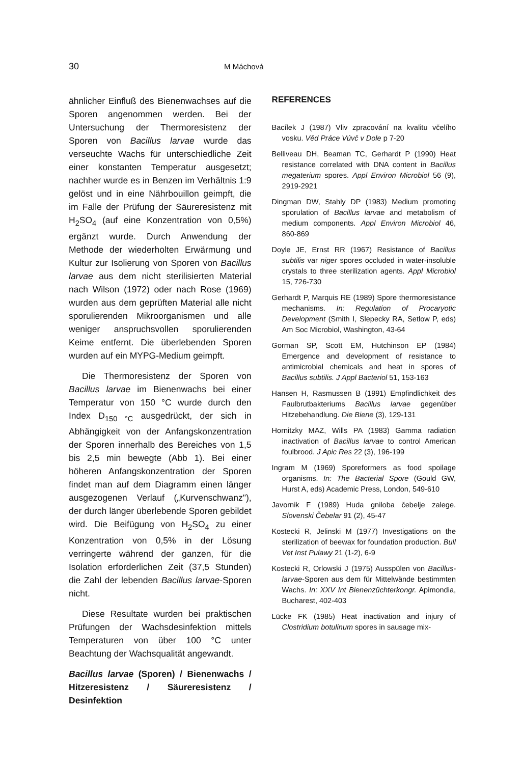30 M Máchová
ähnlicher Einfluß des Bienenwachses auf die Sporen angenommen werden. Bei der Untersuchung der Thermoresistenz der Sporen von Bacillus larvae wurde das verseuchte Wachs für unterschiedliche Zeit einer konstanten Temperatur ausgesetzt; nachher wurde es in Benzen im Verhältnis 1:9 gelöst und in eine Nährbouillon geimpft, die im Falle der Prüfung der Säureresistenz mit H<sub>2</sub>SO<sub>4</sub> (auf eine Konzentration von 0,5%) ergänzt wurde. Durch Anwendung der Methode der wiederholten Erwärmung und Kultur zur Isolierung von Sporen von Bacillus larvae aus dem nicht sterilisierten Material nach Wilson (1972) oder nach Rose (1969) wurden aus dem geprüften Material alle nicht sporulierenden Mikroorganismen und alle weniger anspruchsvollen sporulierenden Keime entfernt. Die überlebenden Sporen wurden auf ein MYPG-Medium geimpft.
Die Thermoresistenz der Sporen von Bacillus larvae im Bienenwachs bei einer Temperatur von 150 °C wurde durch den Index D<sub>150 °C</sub> ausgedrückt, der sich in Abhängigkeit von der Anfangskonzentration der Sporen innerhalb des Bereiches von 1,5 bis 2,5 min bewegte (Abb 1). Bei einer höheren Anfangskonzentration der Sporen findet man auf dem Diagramm einen länger ausgezogenen Verlauf („Kurvenschwanz"), der durch länger überlebende Sporen gebildet wird. Die Beifügung von H<sub>2</sub>SO<sub>4</sub> zu einer Konzentration von 0,5% in der Lösung verringerte während der ganzen, für die Isolation erforderlichen Zeit (37,5 Stunden) die Zahl der lebenden Bacillus larvae-Sporen nicht.
Diese Resultate wurden bei praktischen Prüfungen der Wachsdesinfektion mittels Temperaturen von über 100 °C unter Beachtung der Wachsqualität angewandt.
Bacillus larvae (Sporen) / Bienenwachs / Hitzeresistenz / Säureresistenz / Desinfektion
REFERENCES
Bacílek J (1987) Vliv zpracování na kvalitu včelího vosku. Věd Práce Vúvč v Dole p 7-20
Belliveau DH, Beaman TC, Gerhardt P (1990) Heat resistance correlated with DNA content in Bacillus megaterium spores. Appl Environ Microbiol 56 (9), 2919-2921
Dingman DW, Stahly DP (1983) Medium promoting sporulation of Bacillus larvae and metabolism of medium components. Appl Environ Microbiol 46, 860-869
Doyle JE, Ernst RR (1967) Resistance of Bacillus subtilis var niger spores occluded in water-insoluble crystals to three sterilization agents. Appl Microbiol 15, 726-730
Gerhardt P, Marquis RE (1989) Spore thermoresistance mechanisms. In: Regulation of Procaryotic Development (Smith I, Slepecky RA, Setlow P, eds) Am Soc Microbiol, Washington, 43-64
Gorman SP, Scott EM, Hutchinson EP (1984) Emergence and development of resistance to antimicrobial chemicals and heat in spores of Bacillus subtilis. J Appl Bacteriol 51, 153-163
Hansen H, Rasmussen B (1991) Empfindlichkeit des Faulbrutbakteriums Bacillus larvae gegenüber Hitzebehandlung. Die Biene (3), 129-131
Hornitzky MAZ, Wills PA (1983) Gamma radiation inactivation of Bacillus larvae to control American foulbrood. J Apic Res 22 (3), 196-199
Ingram M (1969) Sporeformers as food spoilage organisms. In: The Bacterial Spore (Gould GW, Hurst A, eds) Academic Press, London, 549-610
Javornik F (1989) Huda gniloba čebelje zalege. Slovenski Čebelar 91 (2), 45-47
Kostecki R, Jelinski M (1977) Investigations on the sterilization of beewax for foundation production. Bull Vet Inst Pulawy 21 (1-2), 6-9
Kostecki R, Orlowski J (1975) Ausspülen von Bacillus-larvae-Sporen aus dem für Mittelwände bestimmten Wachs. In: XXV Int Bienenzüchterkongr. Apimondia, Bucharest, 402-403
Lücke FK (1985) Heat inactivation and injury of Clostridium botulinum spores in sausage mix-